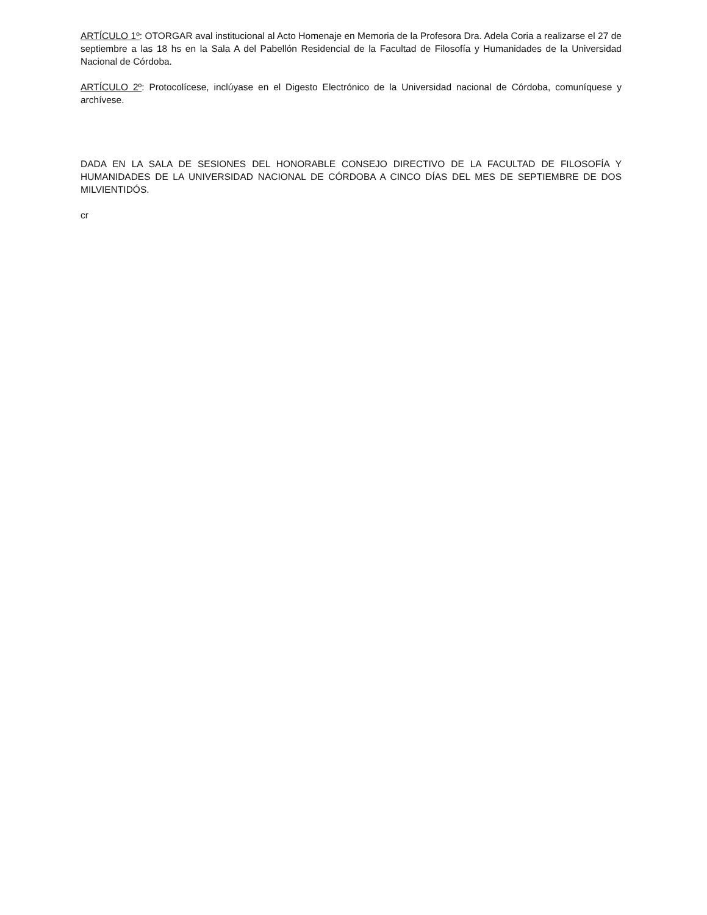ARTÍCULO 1º: OTORGAR aval institucional al Acto Homenaje en Memoria de la Profesora Dra. Adela Coria a realizarse el 27 de septiembre a las 18 hs en la Sala A del Pabellón Residencial de la Facultad de Filosofía y Humanidades de la Universidad Nacional de Córdoba.
ARTÍCULO 2º: Protocolícese, inclúyase en el Digesto Electrónico de la Universidad nacional de Córdoba, comuníquese y archívese.
DADA EN LA SALA DE SESIONES DEL HONORABLE CONSEJO DIRECTIVO DE LA FACULTAD DE FILOSOFÍA Y HUMANIDADES DE LA UNIVERSIDAD NACIONAL DE CÓRDOBA A CINCO DÍAS DEL MES DE SEPTIEMBRE DE DOS MILVIENTIDÓS.
cr